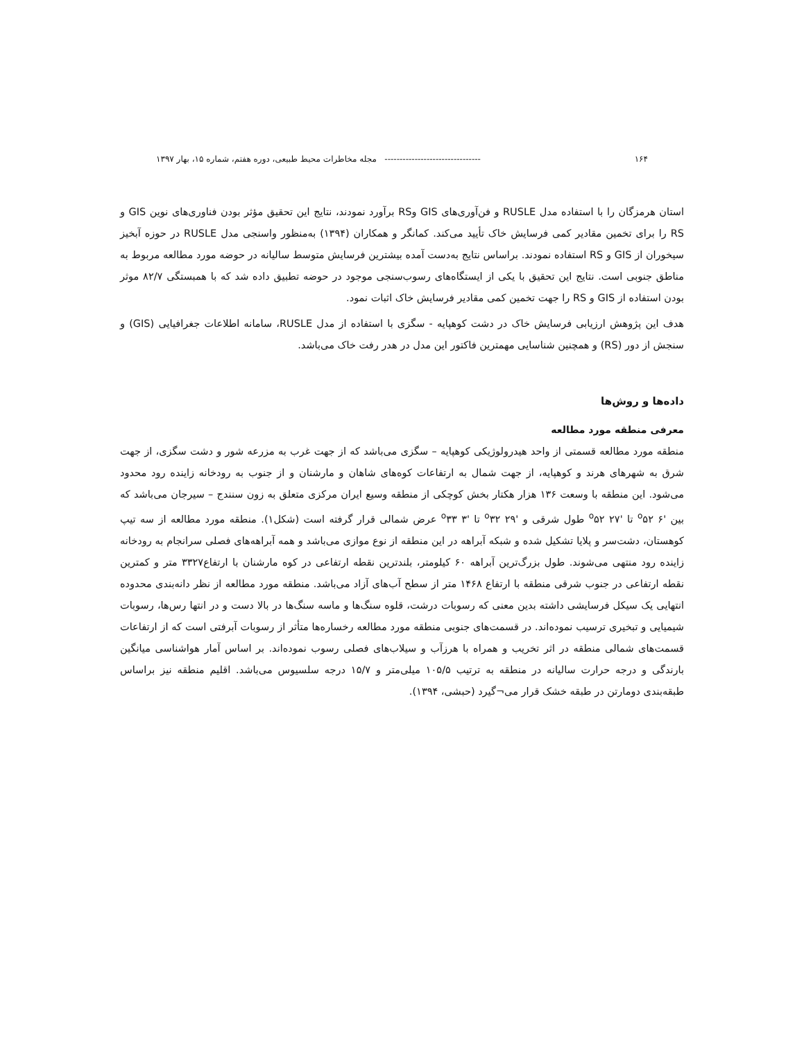۱۶۴ -------------------------------- مجله مخاطرات محیط طبیعی، دوره هفتم، شماره ۱۵، بهار ۱۳۹۷
استان هرمزگان را با استفاده مدل RUSLE و فن‌آوری‌های GIS وRS برآورد نمودند، نتایج این تحقیق مؤثر بودن فناوری‌های نوین GIS و RS را برای تخمین مقادیر کمی فرسایش خاک تأیید می‌کند. کمانگر و همکاران (۱۳۹۴) به‌منظور واسنجی مدل RUSLE در حوزه آبخیز سیخوران از GIS و RS استفاده نمودند. براساس نتایج به‌دست آمده بیشترین فرسایش متوسط سالیانه در حوضه مورد مطالعه مربوط به مناطق جنوبی است. نتایج این تحقیق با یکی از ایستگاه‌های رسوب‌سنجی موجود در حوضه تطبیق داده شد که با همبستگی ۸۲/۷ موثر بودن استفاده از GIS و RS را جهت تخمین کمی مقادیر فرسایش خاک اثبات نمود.
هدف این پژوهش ارزیابی فرسایش خاک در دشت کوهپایه - سگزی با استفاده از مدل RUSLE، سامانه اطلاعات جغرافیایی (GIS) و سنجش از دور (RS) و همچنین شناسایی مهمترین فاکتور این مدل در هدر رفت خاک می‌باشد.
داده‌ها و روش‌ها
معرفی منطقه مورد مطالعه
منطقه مورد مطالعه قسمتی از واحد هیدرولوژیکی کوهپایه – سگزی می‌باشد که از جهت غرب به مزرعه شور و دشت سگزی، از جهت شرق به شهرهای هرند و کوهپایه، از جهت شمال به ارتفاعات کوه‌های شاهان و مارشنان و از جنوب به رودخانه زاینده رود محدود می‌شود. این منطقه با وسعت ۱۳۶ هزار هکتار بخش کوچکی از منطقه وسیع ایران مرکزی متعلق به زون سنندج – سیرجان می‌باشد که بین '۶ <sup>o</sup>۵۲ تا '۲۷ <sup>o</sup>۵۲ طول شرقی و '۲۹ <sup>o</sup>۳۲ تا '۳ <sup>o</sup>۳۳ عرض شمالی قرار گرفته است (شکل۱). منطقه مورد مطالعه از سه تیپ کوهستان، دشت‌سر و پلایا تشکیل شده و شبکه آبراهه در این منطقه از نوع موازی می‌باشد و همه آبراهه‌های فصلی سرانجام به رودخانه زاینده رود منتهی می‌شوند. طول بزرگ‌ترین آبراهه ۶۰ کیلومتر، بلندترین نقطه ارتفاعی در کوه مارشنان با ارتفاع۳۳۲۷ متر و کمترین نقطه ارتفاعی در جنوب شرقی منطقه با ارتفاع ۱۴۶۸ متر از سطح آب‌های آزاد می‌باشد. منطقه مورد مطالعه از نظر دانه‌بندی محدوده انتهایی یک سیکل فرسایشی داشته بدین معنی که رسوبات درشت، قلوه سنگ‌ها و ماسه سنگ‌ها در بالا دست و در انتها رس‌ها، رسوبات شیمیایی و تبخیری ترسیب نموده‌اند. در قسمت‌های جنوبی منطقه مورد مطالعه رخساره‌ها متأثر از رسوبات آبرفتی است که از ارتفاعات قسمت‌های شمالی منطقه در اثر تخریب و همراه با هرزآب و سیلاب‌های فصلی رسوب نموده‌اند. بر اساس آمار هواشناسی میانگین بارندگی و درجه حرارت سالیانه در منطقه به ترتیب ۱۰۵/۵ میلی‌متر و ۱۵/۷ درجه سلسیوس می‌باشد. اقلیم منطقه نیز براساس طبقه‌بندی دومارتن در طبقه خشک قرار می¬گیرد (حبشی، ۱۳۹۴).